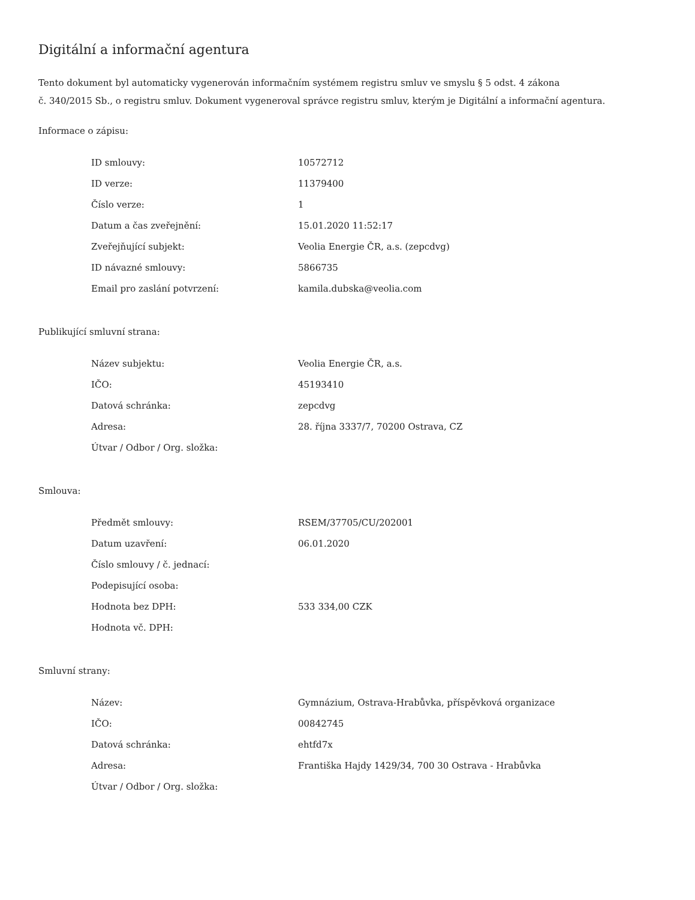Digitální a informační agentura
Tento dokument byl automaticky vygenerován informačním systémem registru smluv ve smyslu § 5 odst. 4 zákona
č. 340/2015 Sb., o registru smluv. Dokument vygeneroval správce registru smluv, kterým je Digitální a informační agentura.
Informace o zápisu:
| ID smlouvy: | 10572712 |
| ID verze: | 11379400 |
| Číslo verze: | 1 |
| Datum a čas zveřejnění: | 15.01.2020 11:52:17 |
| Zveřejňující subjekt: | Veolia Energie ČR, a.s. (zepcdvg) |
| ID návazné smlouvy: | 5866735 |
| Email pro zaslání potvrzení: | kamila.dubska@veolia.com |
Publikující smluvní strana:
| Název subjektu: | Veolia Energie ČR, a.s. |
| IČO: | 45193410 |
| Datová schránka: | zepcdvg |
| Adresa: | 28. října 3337/7, 70200 Ostrava, CZ |
| Útvar / Odbor / Org. složka: | |
Smlouva:
| Předmět smlouvy: | RSEM/37705/CU/202001 |
| Datum uzavření: | 06.01.2020 |
| Číslo smlouvy / č. jednací: | |
| Podepisující osoba: | |
| Hodnota bez DPH: | 533 334,00 CZK |
| Hodnota vč. DPH: | |
Smluvní strany:
| Název: | Gymnázium, Ostrava-Hrabůvka, příspěvková organizace |
| IČO: | 00842745 |
| Datová schránka: | ehtfd7x |
| Adresa: | Františka Hajdy 1429/34, 700 30 Ostrava - Hrabůvka |
| Útvar / Odbor / Org. složka: | |